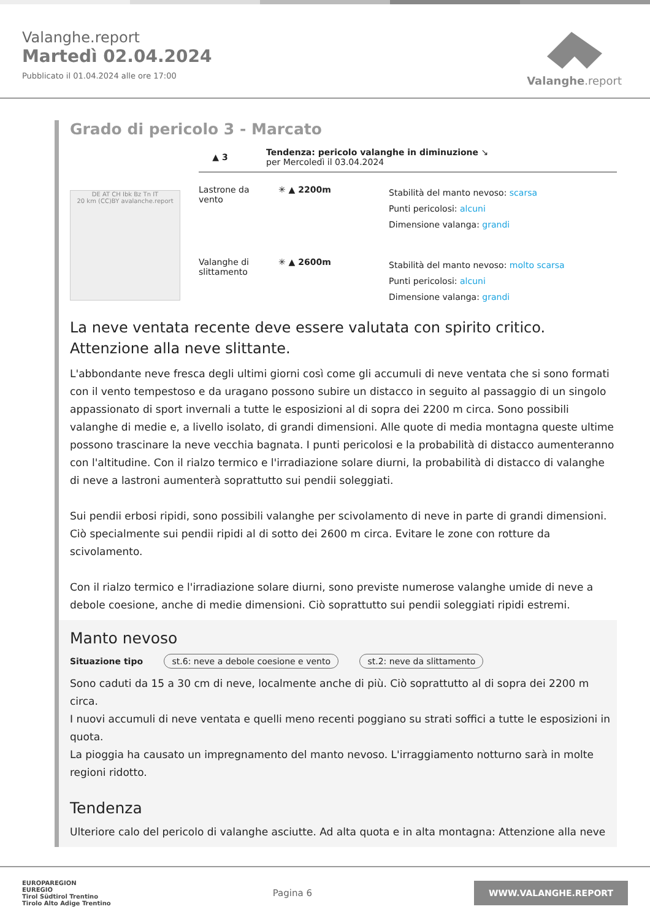Valanghe.report
Martedì 02.04.2024
Pubblicato il 01.04.2024 alle ore 17:00
Valanghe.report
Grado di pericolo 3 - Marcato
DE AT CH Ibk Bz Tn IT
20 km (CC)BY avalanche.report
▲ 3
Tendenza: pericolo valanghe in diminuzione ↘
per Mercoledì il 03.04.2024
Lastrone da vento
✳ ▲ 2200m
Stabilità del manto nevoso: scarsa
Punti pericolosi: alcuni
Dimensione valanga: grandi
Valanghe di slittamento
✳ ▲ 2600m
Stabilità del manto nevoso: molto scarsa
Punti pericolosi: alcuni
Dimensione valanga: grandi
La neve ventata recente deve essere valutata con spirito critico. Attenzione alla neve slittante.
L'abbondante neve fresca degli ultimi giorni così come gli accumuli di neve ventata che si sono formati con il vento tempestoso e da uragano possono subire un distacco in seguito al passaggio di un singolo appassionato di sport invernali a tutte le esposizioni al di sopra dei 2200 m circa. Sono possibili valanghe di medie e, a livello isolato, di grandi dimensioni. Alle quote di media montagna queste ultime possono trascinare la neve vecchia bagnata. I punti pericolosi e la probabilità di distacco aumenteranno con l'altitudine. Con il rialzo termico e l'irradiazione solare diurni, la probabilità di distacco di valanghe di neve a lastroni aumenterà soprattutto sui pendii soleggiati.
Sui pendii erbosi ripidi, sono possibili valanghe per scivolamento di neve in parte di grandi dimensioni. Ciò specialmente sui pendii ripidi al di sotto dei 2600 m circa. Evitare le zone con rotture da scivolamento.
Con il rialzo termico e l'irradiazione solare diurni, sono previste numerose valanghe umide di neve a debole coesione, anche di medie dimensioni. Ciò soprattutto sui pendii soleggiati ripidi estremi.
Manto nevoso
Situazione tipo st.6: neve a debole coesione e vento st.2: neve da slittamento
Sono caduti da 15 a 30 cm di neve, localmente anche di più. Ciò soprattutto al di sopra dei 2200 m circa.
I nuovi accumuli di neve ventata e quelli meno recenti poggiano su strati soffici a tutte le esposizioni in quota.
La pioggia ha causato un impregnamento del manto nevoso. L'irraggiamento notturno sarà in molte regioni ridotto.
Tendenza
Ulteriore calo del pericolo di valanghe asciutte. Ad alta quota e in alta montagna: Attenzione alla neve
EUROPAREGION
EUREGIO
Tirol Südtirol Trentino
Tirolo Alto Adige Trentino
Pagina 6
WWW.VALANGHE.REPORT